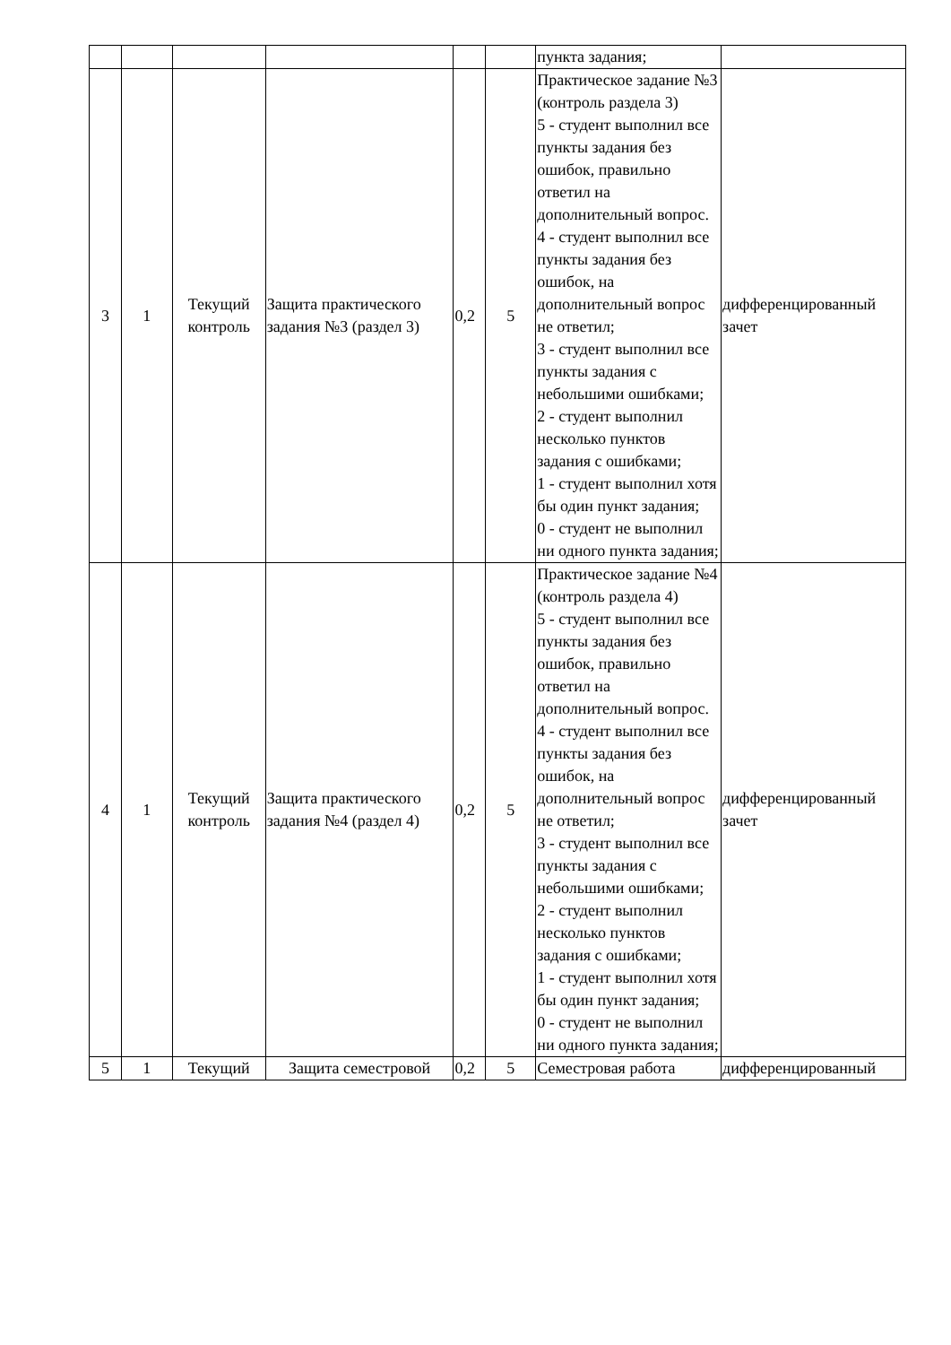| | | | | | | пункта задания; | |
| 3 | 1 | Текущий контроль | Защита практического задания №3 (раздел 3) | 0,2 | 5 | Практическое задание №3 (контроль раздела 3) 5 - студент выполнил все пункты задания без ошибок, правильно ответил на дополнительный вопрос. 4 - студент выполнил все пункты задания без ошибок, на дополнительный вопрос не ответил; 3 - студент выполнил все пункты задания с небольшими ошибками; 2 - студент выполнил несколько пунктов задания с ошибками; 1 - студент выполнил хотя бы один пункт задания; 0 - студент не выполнил ни одного пункта задания; | дифференцированный зачет |
| 4 | 1 | Текущий контроль | Защита практического задания №4 (раздел 4) | 0,2 | 5 | Практическое задание №4 (контроль раздела 4) 5 - студент выполнил все пункты задания без ошибок, правильно ответил на дополнительный вопрос. 4 - студент выполнил все пункты задания без ошибок, на дополнительный вопрос не ответил; 3 - студент выполнил все пункты задания с небольшими ошибками; 2 - студент выполнил несколько пунктов задания с ошибками; 1 - студент выполнил хотя бы один пункт задания; 0 - студент не выполнил ни одного пункта задания; | дифференцированный зачет |
| 5 | 1 | Текущий | Защита семестровой | 0,2 | 5 | Семестровая работа | дифференцированный |